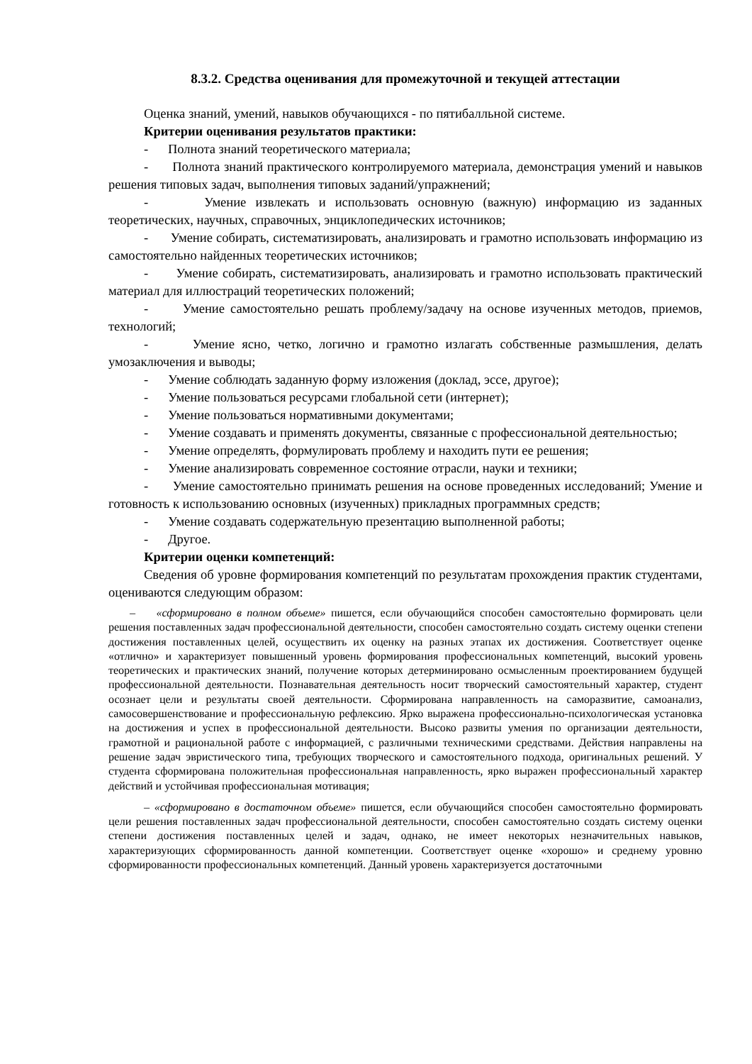8.3.2. Средства оценивания для промежуточной и текущей аттестации
Оценка знаний, умений, навыков обучающихся - по пятибалльной системе.
Критерии оценивания результатов практики:
- Полнота знаний теоретического материала;
- Полнота знаний практического контролируемого материала, демонстрация умений и навыков решения типовых задач, выполнения типовых заданий/упражнений;
- Умение извлекать и использовать основную (важную) информацию из заданных теоретических, научных, справочных, энциклопедических источников;
- Умение собирать, систематизировать, анализировать и грамотно использовать информацию из самостоятельно найденных теоретических источников;
- Умение собирать, систематизировать, анализировать и грамотно использовать практический материал для иллюстраций теоретических положений;
- Умение самостоятельно решать проблему/задачу на основе изученных методов, приемов, технологий;
- Умение ясно, четко, логично и грамотно излагать собственные размышления, делать умозаключения и выводы;
- Умение соблюдать заданную форму изложения (доклад, эссе, другое);
- Умение пользоваться ресурсами глобальной сети (интернет);
- Умение пользоваться нормативными документами;
- Умение создавать и применять документы, связанные с профессиональной деятельностью;
- Умение определять, формулировать проблему и находить пути ее решения;
- Умение анализировать современное состояние отрасли, науки и техники;
- Умение самостоятельно принимать решения на основе проведенных исследований; Умение и готовность к использованию основных (изученных) прикладных программных средств;
- Умение создавать содержательную презентацию выполненной работы;
- Другое.
Критерии оценки компетенций:
Сведения об уровне формирования компетенций по результатам прохождения практик студентами, оцениваются следующим образом:
– «сформировано в полном объеме» пишется, если обучающийся способен самостоятельно формировать цели решения поставленных задач профессиональной деятельности, способен самостоятельно создать систему оценки степени достижения поставленных целей, осуществить их оценку на разных этапах их достижения. Соответствует оценке «отлично» и характеризует повышенный уровень формирования профессиональных компетенций, высокий уровень теоретических и практических знаний, получение которых детерминировано осмысленным проектированием будущей профессиональной деятельности. Познавательная деятельность носит творческий самостоятельный характер, студент осознает цели и результаты своей деятельности. Сформирована направленность на саморазвитие, самоанализ, самосовершенствование и профессиональную рефлексию. Ярко выражена профессионально-психологическая установка на достижения и успех в профессиональной деятельности. Высоко развиты умения по организации деятельности, грамотной и рациональной работе с информацией, с различными техническими средствами. Действия направлены на решение задач эвристического типа, требующих творческого и самостоятельного подхода, оригинальных решений. У студента сформирована положительная профессиональная направленность, ярко выражен профессиональный характер действий и устойчивая профессиональная мотивация;
– «сформировано в достаточном объеме» пишется, если обучающийся способен самостоятельно формировать цели решения поставленных задач профессиональной деятельности, способен самостоятельно создать систему оценки степени достижения поставленных целей и задач, однако, не имеет некоторых незначительных навыков, характеризующих сформированность данной компетенции. Соответствует оценке «хорошо» и среднему уровню сформированности профессиональных компетенций. Данный уровень характеризуется достаточными